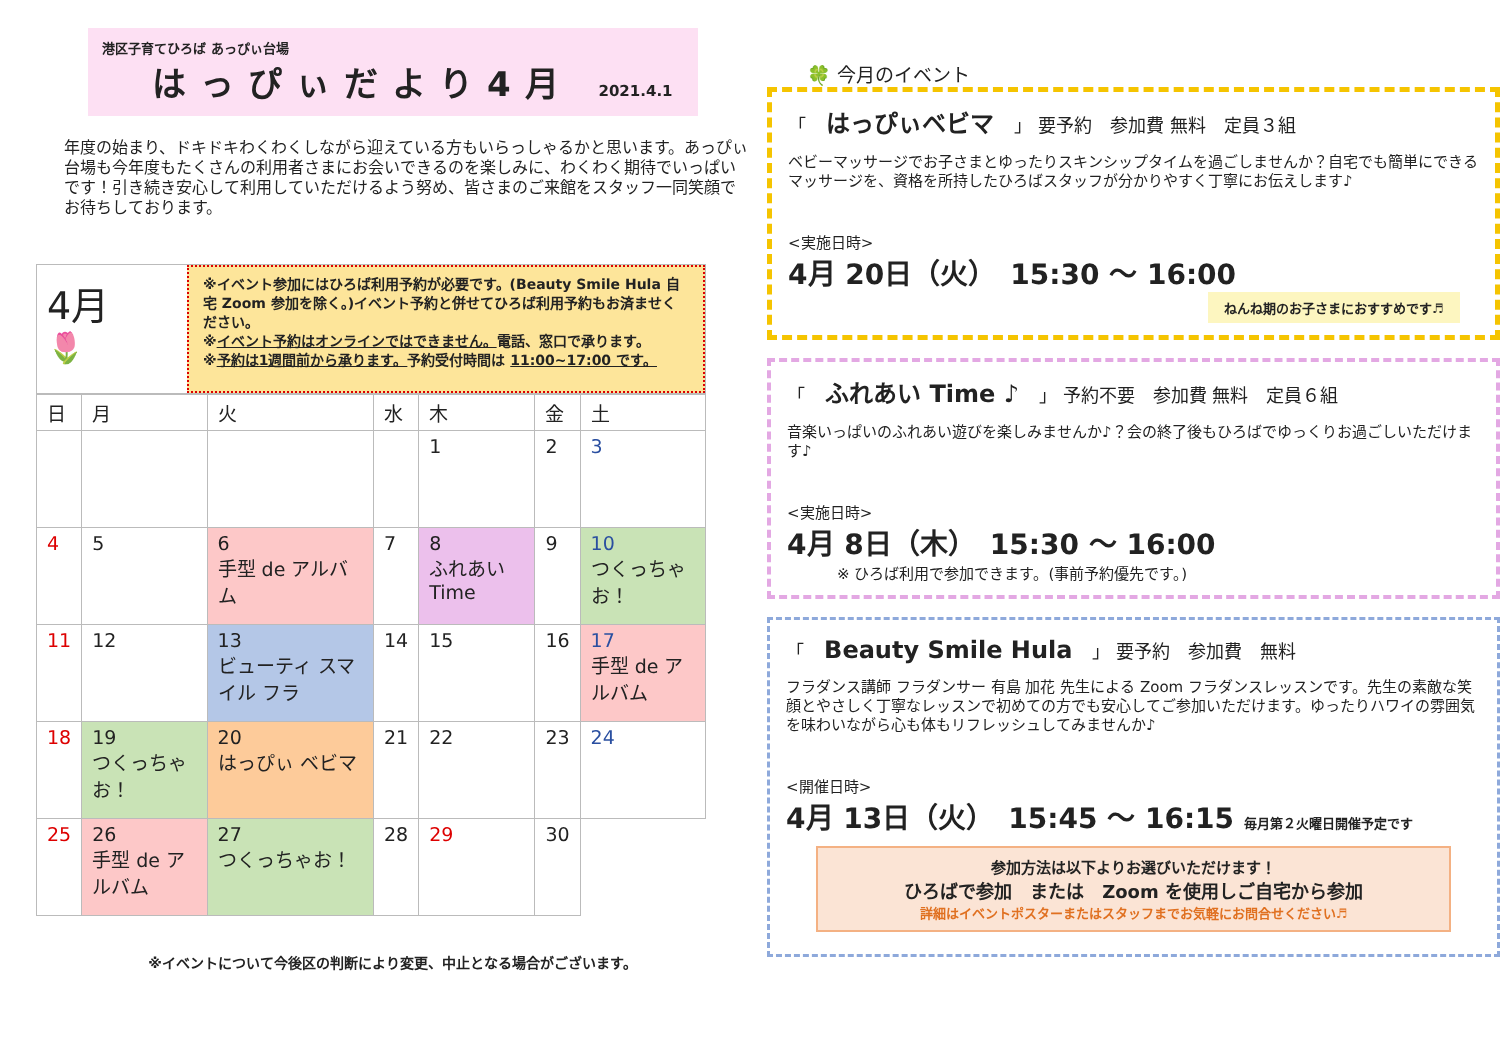港区子育てひろば あっぴぃ台場
はっぴぃだより4月 2021.4.1
年度の始まり、ドキドキわくわくしながら迎えている方もいらっしゃるかと思います。あっぴぃ台場も今年度もたくさんの利用者さまにお会いできるのを楽しみに、わくわく期待でいっぱいです！引き続き安心して利用していただけるよう努め、皆さまのご来館をスタッフ一同笑顔でお待ちしております。
4月
🌷
※イベント参加にはひろば利用予約が必要です。(Beauty Smile Hula 自宅 Zoom 参加を除く。)イベント予約と併せてひろば利用予約もお済ませください。
※イベント予約はオンラインではできません。電話、窓口で承ります。
※予約は1週間前から承ります。予約受付時間は 11:00~17:00 です。
| 日 | 月 | 火 | 水 | 木 | 金 | 土 |
| --- | --- | --- | --- | --- | --- | --- |
| | | | | 1 | 2 | 3 |
| 4 | 5 | 6 手型 de アルバム | 7 | 8 ふれあい Time | 9 | 10 つくっちゃお！ |
| 11 | 12 | 13 ビューティ スマイル フラ | 14 | 15 | 16 | 17 手型 de アルバム |
| 18 | 19 つくっちゃお！ | 20 はっぴぃ ベビマ | 21 | 22 | 23 | 24 |
| 25 | 26 手型 de アルバム | 27 つくっちゃお！ | 28 | 29 | 30 | |
※イベントについて今後区の判断により変更、中止となる場合がございます。
🍀 今月のイベント
「 はっぴぃベビマ 」 要予約　参加費 無料　定員３組
ベビーマッサージでお子さまとゆったりスキンシップタイムを過ごしませんか？自宅でも簡単にできるマッサージを、資格を所持したひろばスタッフが分かりやすく丁寧にお伝えします♪
<実施日時>
4月 20日（火）　15:30 ～ 16:00
ねんね期のお子さまにおすすめです♬
「 ふれあい Time ♪ 」 予約不要　参加費 無料　定員６組
音楽いっぱいのふれあい遊びを楽しみませんか♪？会の終了後もひろばでゆっくりお過ごしいただけます♪
<実施日時>
4月 8日（木）　15:30 ～ 16:00
※ ひろば利用で参加できます。(事前予約優先です。)
「 Beauty Smile Hula 」 要予約　参加費　無料
フラダンス講師 フラダンサー 有島 加花 先生による Zoom フラダンスレッスンです。先生の素敵な笑顔とやさしく丁寧なレッスンで初めての方でも安心してご参加いただけます。ゆったりハワイの雰囲気を味わいながら心も体もリフレッシュしてみませんか♪
<開催日時>
4月 13日（火）　15:45 ～ 16:15 毎月第２火曜日開催予定です
参加方法は以下よりお選びいただけます！
ひろばで参加　または　Zoom を使用しご自宅から参加
詳細はイベントポスターまたはスタッフまでお気軽にお問合せください♬